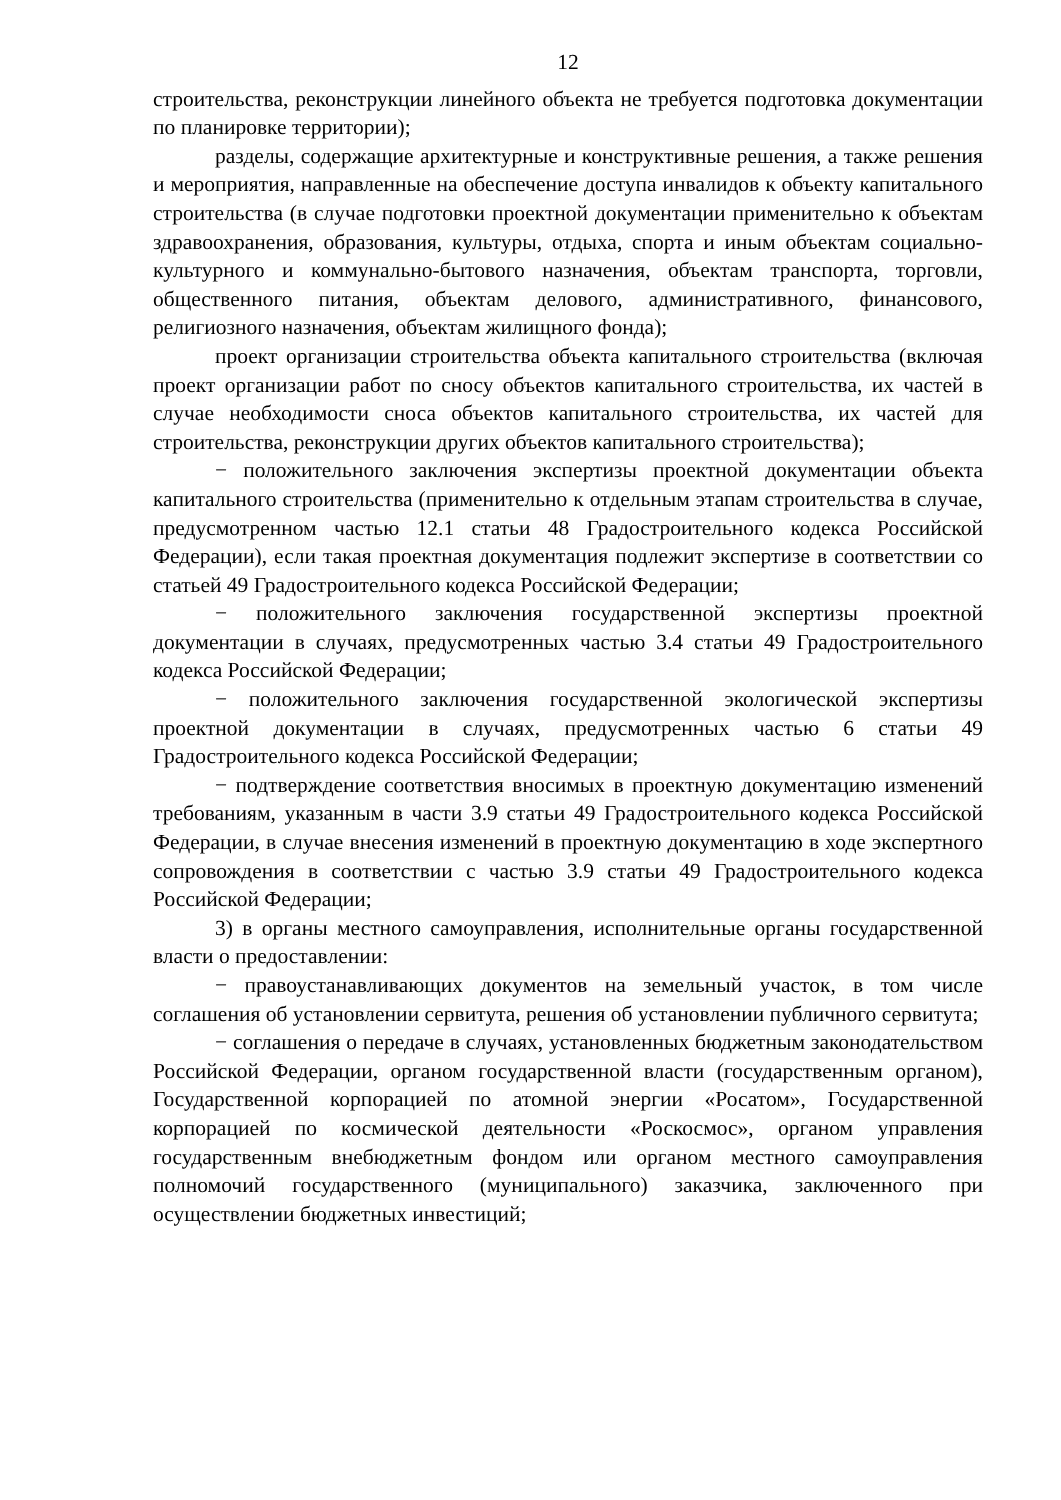12
строительства, реконструкции линейного объекта не требуется подготовка документации по планировке территории);
разделы, содержащие архитектурные и конструктивные решения, а также решения и мероприятия, направленные на обеспечение доступа инвалидов к объекту капитального строительства (в случае подготовки проектной документации применительно к объектам здравоохранения, образования, культуры, отдыха, спорта и иным объектам социально-культурного и коммунально-бытового назначения, объектам транспорта, торговли, общественного питания, объектам делового, административного, финансового, религиозного назначения, объектам жилищного фонда);
проект организации строительства объекта капитального строительства (включая проект организации работ по сносу объектов капитального строительства, их частей в случае необходимости сноса объектов капитального строительства, их частей для строительства, реконструкции других объектов капитального строительства);
− положительного заключения экспертизы проектной документации объекта капитального строительства (применительно к отдельным этапам строительства в случае, предусмотренном частью 12.1 статьи 48 Градостроительного кодекса Российской Федерации), если такая проектная документация подлежит экспертизе в соответствии со статьей 49 Градостроительного кодекса Российской Федерации;
− положительного заключения государственной экспертизы проектной документации в случаях, предусмотренных частью 3.4 статьи 49 Градостроительного кодекса Российской Федерации;
− положительного заключения государственной экологической экспертизы проектной документации в случаях, предусмотренных частью 6 статьи 49 Градостроительного кодекса Российской Федерации;
− подтверждение соответствия вносимых в проектную документацию изменений требованиям, указанным в части 3.9 статьи 49 Градостроительного кодекса Российской Федерации, в случае внесения изменений в проектную документацию в ходе экспертного сопровождения в соответствии с частью 3.9 статьи 49 Градостроительного кодекса Российской Федерации;
3) в органы местного самоуправления, исполнительные органы государственной власти о предоставлении:
− правоустанавливающих документов на земельный участок, в том числе соглашения об установлении сервитута, решения об установлении публичного сервитута;
− соглашения о передаче в случаях, установленных бюджетным законодательством Российской Федерации, органом государственной власти (государственным органом), Государственной корпорацией по атомной энергии «Росатом», Государственной корпорацией по космической деятельности «Роскосмос», органом управления государственным внебюджетным фондом или органом местного самоуправления полномочий государственного (муниципального) заказчика, заключенного при осуществлении бюджетных инвестиций;